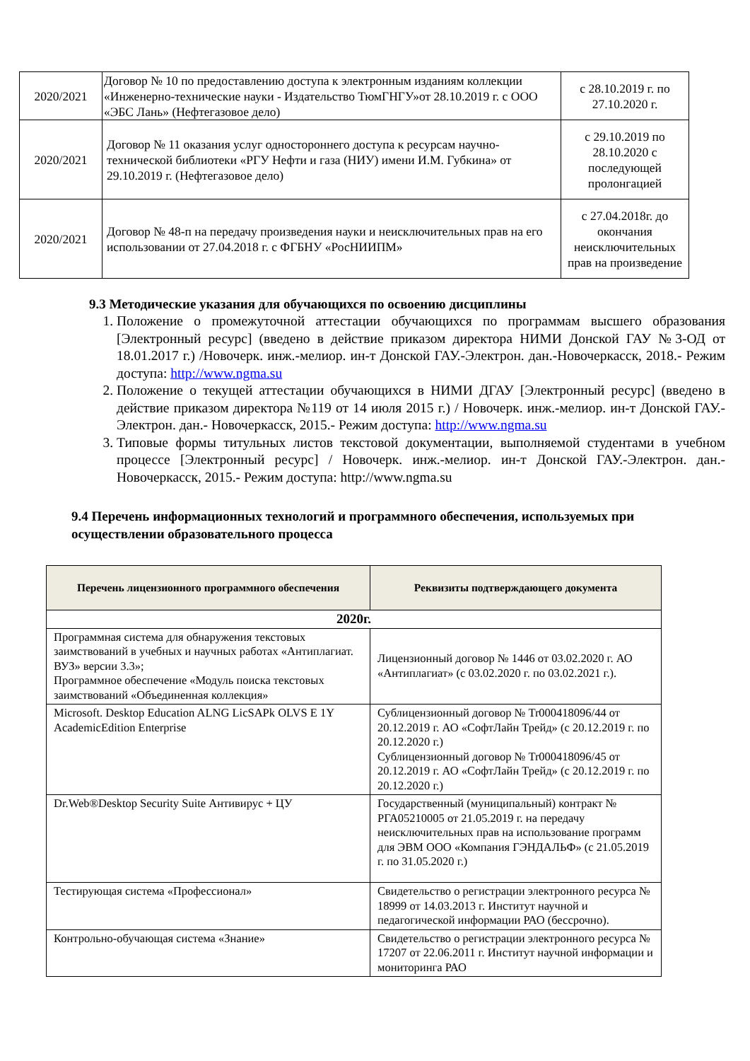| 2020/2021 | Договор № 10 по предоставлению доступа к электронным изданиям коллекции «Инженерно-технические науки - Издательство ТюмГНГУ»от 28.10.2019 г. с ООО «ЭБС Лань» (Нефтегазовое дело) | с 28.10.2019 г. по 27.10.2020 г. |
| 2020/2021 | Договор № 11 оказания услуг одностороннего доступа к ресурсам научно-технической библиотеки «РГУ Нефти и газа (НИУ) имени И.М. Губкина» от 29.10.2019 г. (Нефтегазовое дело) | с 29.10.2019 по 28.10.2020 с последующей пролонгацией |
| 2020/2021 | Договор № 48-п на передачу произведения науки и неисключительных прав на его использовании от 27.04.2018 г. с ФГБНУ «РосНИИПМ» | с 27.04.2018г. до окончания неисключительных прав на произведение |
9.3 Методические указания для обучающихся по освоению дисциплины
1. Положение о промежуточной аттестации обучающихся по программам высшего образования [Электронный ресурс] (введено в действие приказом директора НИМИ Донской ГАУ №3-ОД от 18.01.2017 г.) /Новочерк. инж.-мелиор. ин-т Донской ГАУ.-Электрон. дан.-Новочеркасск, 2018.- Режим доступа: http://www.ngma.su
2. Положение о текущей аттестации обучающихся в НИМИ ДГАУ [Электронный ресурс] (введено в действие приказом директора №119 от 14 июля 2015 г.) / Новочерк. инж.-мелиор. ин-т Донской ГАУ.-Электрон. дан.- Новочеркасск, 2015.- Режим доступа: http://www.ngma.su
3. Типовые формы титульных листов текстовой документации, выполняемой студентами в учебном процессе [Электронный ресурс] / Новочерк. инж.-мелиор. ин-т Донской ГАУ.-Электрон. дан.- Новочеркасск, 2015.- Режим доступа: http://www.ngma.su
9.4 Перечень информационных технологий и программного обеспечения, используемых при осуществлении образовательного процесса
| Перечень лицензионного программного обеспечения | Реквизиты подтверждающего документа |
| --- | --- |
| 2020г. | |
| Программная система для обнаружения текстовых заимствований в учебных и научных работах «Антиплагиат. ВУЗ» версии 3.3»; Программное обеспечение «Модуль поиска текстовых заимствований «Объединенная коллекция» | Лицензионный договор № 1446 от 03.02.2020 г. АО «Антиплагиат» (с 03.02.2020 г. по 03.02.2021 г.). |
| Microsoft. Desktop Education ALNG LicSAPk OLVS E 1Y AcademicEdition Enterprise | Сублицензионный договор № Tr000418096/44 от 20.12.2019 г. АО «СофтЛайн Трейд» (с 20.12.2019 г. по 20.12.2020 г.) Сублицензионный договор № Tr000418096/45 от 20.12.2019 г. АО «СофтЛайн Трейд» (с 20.12.2019 г. по 20.12.2020 г.) |
| Dr.Web®Desktop Security Suite Антивирус + ЦУ | Государственный (муниципальный) контракт № РГА05210005 от 21.05.2019 г. на передачу неисключительных прав на использование программ для ЭВМ ООО «Компания ГЭНДАЛЬФ» (с 21.05.2019 г. по 31.05.2020 г.) |
| Тестирующая система «Профессионал» | Свидетельство о регистрации электронного ресурса № 18999 от 14.03.2013 г. Институт научной и педагогической информации РАО (бессрочно). |
| Контрольно-обучающая система «Знание» | Свидетельство о регистрации электронного ресурса № 17207 от 22.06.2011 г. Институт научной информации и мониторинга РАО |